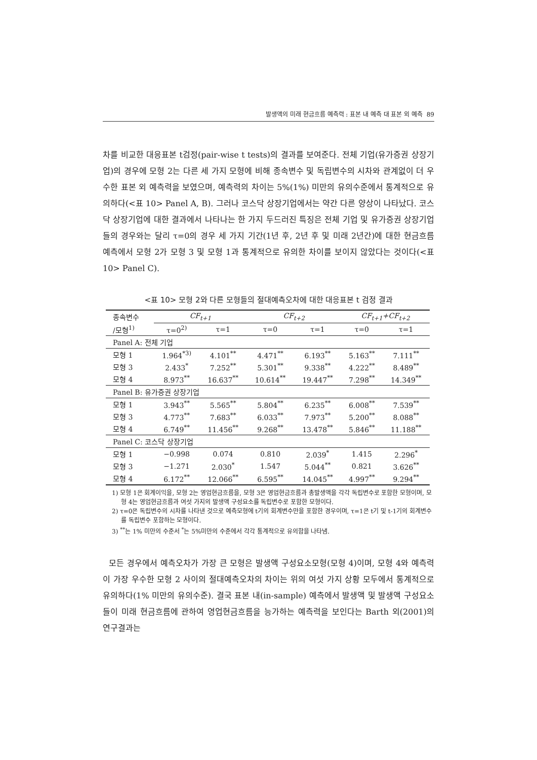발생액의 미래 현금흐름 예측력 : 표본 내 예측 대 표본 외 예측 89
차를 비교한 대응표본 t검정(pair-wise t tests)의 결과를 보여준다. 전체 기업(유가증권 상장기업)의 경우에 모형 2는 다른 세 가지 모형에 비해 종속변수 및 독립변수의 시차와 관계없이 더 우수한 표본 외 예측력을 보였으며, 예측력의 차이는 5%(1%) 미만의 유의수준에서 통계적으로 유의하다(<표 10> Panel A, B). 그러나 코스닥 상장기업에서는 약간 다른 양상이 나타났다. 코스닥 상장기업에 대한 결과에서 나타나는 한 가지 두드러진 특징은 전체 기업 및 유가증권 상장기업들의 경우와는 달리 τ=0의 경우 세 가지 기간(1년 후, 2년 후 및 미래 2년간)에 대한 현금흐름 예측에서 모형 2가 모형 3 및 모형 1과 통계적으로 유의한 차이를 보이지 않았다는 것이다(<표 10> Panel C).
<표 10> 모형 2와 다른 모형들의 절대예측오차에 대한 대응표본 t 검정 결과
| 종속변수 | CF<sub>t+1</sub> | | CF<sub>t+2</sub> | | CF<sub>t+1</sub>+CF<sub>t+2</sub> | |
| --- | --- | --- | --- | --- | --- | --- |
| /모형<sup>1)</sup> | τ=0<sup>2)</sup> | τ=1 | τ=0 | τ=1 | τ=0 | τ=1 |
| Panel A: 전체 기업 | | | | | | |
| 모형 1 | 1.964<sup>*3)</sup> | 4.101<sup>**</sup> | 4.471<sup>**</sup> | 6.193<sup>**</sup> | 5.163<sup>**</sup> | 7.111<sup>**</sup> |
| 모형 3 | 2.433<sup>*</sup> | 7.252<sup>**</sup> | 5.301<sup>**</sup> | 9.338<sup>**</sup> | 4.222<sup>**</sup> | 8.489<sup>**</sup> |
| 모형 4 | 8.973<sup>**</sup> | 16.637<sup>**</sup> | 10.614<sup>**</sup> | 19.447<sup>**</sup> | 7.298<sup>**</sup> | 14.349<sup>**</sup> |
| Panel B: 유가증권 상장기업 | | | | | | |
| 모형 1 | 3.943<sup>**</sup> | 5.565<sup>**</sup> | 5.804<sup>**</sup> | 6.235<sup>**</sup> | 6.008<sup>**</sup> | 7.539<sup>**</sup> |
| 모형 3 | 4.773<sup>**</sup> | 7.683<sup>**</sup> | 6.033<sup>**</sup> | 7.973<sup>**</sup> | 5.200<sup>**</sup> | 8.088<sup>**</sup> |
| 모형 4 | 6.749<sup>**</sup> | 11.456<sup>**</sup> | 9.268<sup>**</sup> | 13.478<sup>**</sup> | 5.846<sup>**</sup> | 11.188<sup>**</sup> |
| Panel C: 코스닥 상장기업 | | | | | | |
| 모형 1 | −0.998 | 0.074 | 0.810 | 2.039<sup>*</sup> | 1.415 | 2.296<sup>*</sup> |
| 모형 3 | −1.271 | 2.030<sup>*</sup> | 1.547 | 5.044<sup>**</sup> | 0.821 | 3.626<sup>**</sup> |
| 모형 4 | 6.172<sup>**</sup> | 12.066<sup>**</sup> | 6.595<sup>**</sup> | 14.045<sup>**</sup> | 4.997<sup>**</sup> | 9.294<sup>**</sup> |
1) 모형 1은 회계이익을, 모형 2는 영업현금흐름을, 모형 3은 영업현금흐름과 총발생액을 각각 독립변수로 포함한 모형이며, 모형 4는 영업현금흐름과 여섯 가지의 발생액 구성요소를 독립변수로 포함한 모형이다.
2) τ=0은 독립변수의 시차를 나타낸 것으로 예측모형에 t기의 회계변수만을 포함한 경우이며, τ=1은 t기 및 t-1기의 회계변수를 독립변수 포함하는 모형이다.
3) <sup>**</sup>는 1% 미만의 수준서 <sup>*</sup>는 5%미만의 수준에서 각각 통계적으로 유의함을 나타냄.
모든 경우에서 예측오차가 가장 큰 모형은 발생액 구성요소모형(모형 4)이며, 모형 4와 예측력이 가장 우수한 모형 2 사이의 절대예측오차의 차이는 위의 여섯 가지 상황 모두에서 통계적으로 유의하다(1% 미만의 유의수준). 결국 표본 내(in-sample) 예측에서 발생액 및 발생액 구성요소들이 미래 현금흐름에 관하여 영업현금흐름을 능가하는 예측력을 보인다는 Barth 외(2001)의 연구결과는